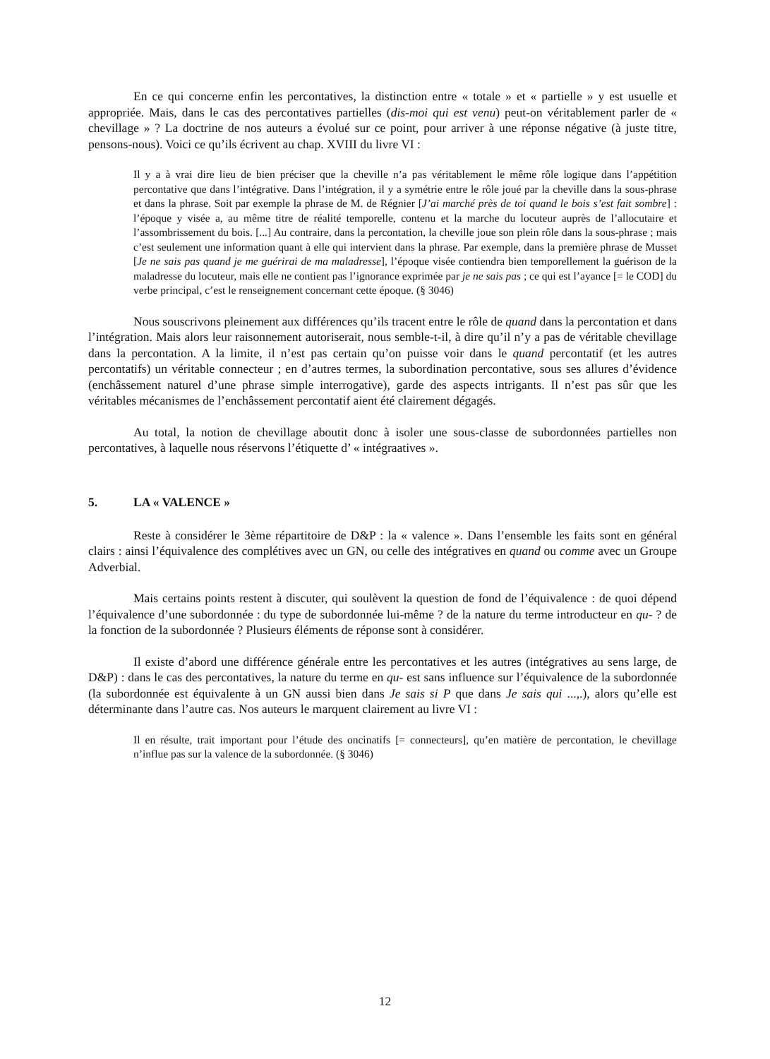En ce qui concerne enfin les percontatives, la distinction entre « totale » et « partielle » y est usuelle et appropriée. Mais, dans le cas des percontatives partielles (dis-moi qui est venu) peut-on véritablement parler de « chevillage » ? La doctrine de nos auteurs a évolué sur ce point, pour arriver à une réponse négative (à juste titre, pensons-nous). Voici ce qu’ils écrivent au chap. XVIII du livre VI :
Il y a à vrai dire lieu de bien préciser que la cheville n’a pas véritablement le même rôle logique dans l’appétition percontative que dans l’intégrative. Dans l’intégration, il y a symétrie entre le rôle joué par la cheville dans la sous-phrase et dans la phrase. Soit par exemple la phrase de M. de Régnier [J’ai marché près de toi quand le bois s’est fait sombre] : l’époque y visée a, au même titre de réalité temporelle, contenu et la marche du locuteur auprès de l’allocutaire et l’assombrissement du bois. [...] Au contraire, dans la percontation, la cheville joue son plein rôle dans la sous-phrase ; mais c’est seulement une information quant à elle qui intervient dans la phrase. Par exemple, dans la première phrase de Musset [Je ne sais pas quand je me guérirai de ma maladresse], l’époque visée contiendra bien temporellement la guérison de la maladresse du locuteur, mais elle ne contient pas l’ignorance exprimée par je ne sais pas ; ce qui est l’ayance [= le COD] du verbe principal, c’est le renseignement concernant cette époque. (§ 3046)
Nous souscrivons pleinement aux différences qu’ils tracent entre le rôle de quand dans la percontation et dans l’intégration. Mais alors leur raisonnement autoriserait, nous semble-t-il, à dire qu’il n’y a pas de véritable chevillage dans la percontation. A la limite, il n’est pas certain qu’on puisse voir dans le quand percontatif (et les autres percontatifs) un véritable connecteur ; en d’autres termes, la subordination percontative, sous ses allures d’évidence (enchâssement naturel d’une phrase simple interrogative), garde des aspects intrigants. Il n’est pas sûr que les véritables mécanismes de l’enchâssement percontatif aient été clairement dégagés.
Au total, la notion de chevillage aboutit donc à isoler une sous-classe de subordonnées partielles non percontatives, à laquelle nous réservons l’étiquette d’ « intégraatives ».
5. LA « VALENCE »
Reste à considérer le 3ème répartitoire de D&P : la « valence ». Dans l’ensemble les faits sont en général clairs : ainsi l’équivalence des complétives avec un GN, ou celle des intégratives en quand ou comme avec un Groupe Adverbial.
Mais certains points restent à discuter, qui soulèvent la question de fond de l’équivalence : de quoi dépend l’équivalence d’une subordonnée : du type de subordonnée lui-même ? de la nature du terme introducteur en qu- ? de la fonction de la subordonnée ? Plusieurs éléments de réponse sont à considérer.
Il existe d’abord une différence générale entre les percontatives et les autres (intégratives au sens large, de D&P) : dans le cas des percontatives, la nature du terme en qu- est sans influence sur l’équivalence de la subordonnée (la subordonnée est équivalente à un GN aussi bien dans Je sais si P que dans Je sais qui ...,.), alors qu’elle est déterminante dans l’autre cas. Nos auteurs le marquent clairement au livre VI :
Il en résulte, trait important pour l’étude des oncinatifs [= connecteurs], qu’en matière de percontation, le chevillage n’influe pas sur la valence de la subordonnée. (§ 3046)
12